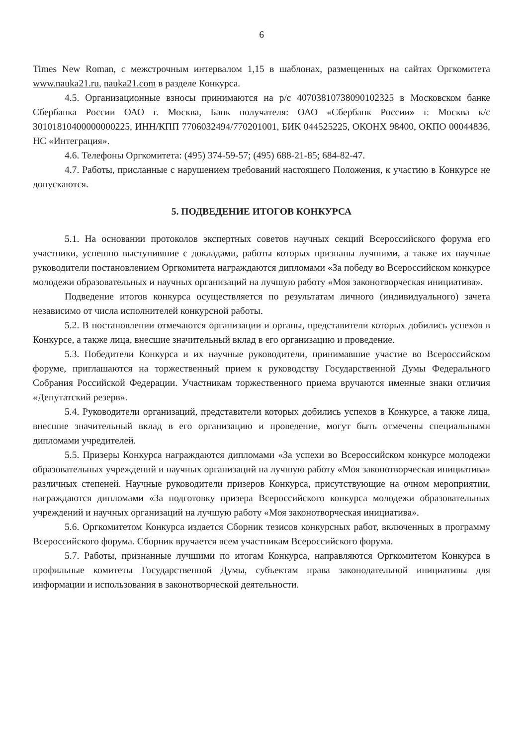6
Times New Roman, с межстрочным интервалом 1,15 в шаблонах, размещенных на сайтах Оргкомитета www.nauka21.ru, nauka21.com в разделе Конкурса.
4.5. Организационные взносы принимаются на р/с 40703810738090102325 в Московском банке Сбербанка России ОАО г. Москва, Банк получателя: ОАО «Сбербанк России» г. Москва к/с 30101810400000000225, ИНН/КПП 7706032494/770201001, БИК 044525225, ОКОНХ 98400, ОКПО 00044836, НС «Интеграция».
4.6. Телефоны Оргкомитета: (495) 374-59-57; (495) 688-21-85; 684-82-47.
4.7. Работы, присланные с нарушением требований настоящего Положения, к участию в Конкурсе не допускаются.
5. ПОДВЕДЕНИЕ ИТОГОВ КОНКУРСА
5.1. На основании протоколов экспертных советов научных секций Всероссийского форума его участники, успешно выступившие с докладами, работы которых признаны лучшими, а также их научные руководители постановлением Оргкомитета награждаются дипломами «За победу во Всероссийском конкурсе молодежи образовательных и научных организаций на лучшую работу «Моя законотворческая инициатива».
Подведение итогов конкурса осуществляется по результатам личного (индивидуального) зачета независимо от числа исполнителей конкурсной работы.
5.2. В постановлении отмечаются организации и органы, представители которых добились успехов в Конкурсе, а также лица, внесшие значительный вклад в его организацию и проведение.
5.3. Победители Конкурса и их научные руководители, принимавшие участие во Всероссийском форуме, приглашаются на торжественный прием к руководству Государственной Думы Федерального Собрания Российской Федерации. Участникам торжественного приема вручаются именные знаки отличия «Депутатский резерв».
5.4. Руководители организаций, представители которых добились успехов в Конкурсе, а также лица, внесшие значительный вклад в его организацию и проведение, могут быть отмечены специальными дипломами учредителей.
5.5. Призеры Конкурса награждаются дипломами «За успехи во Всероссийском конкурсе молодежи образовательных учреждений и научных организаций на лучшую работу «Моя законотворческая инициатива» различных степеней. Научные руководители призеров Конкурса, присутствующие на очном мероприятии, награждаются дипломами «За подготовку призера Всероссийского конкурса молодежи образовательных учреждений и научных организаций на лучшую работу «Моя законотворческая инициатива».
5.6. Оргкомитетом Конкурса издается Сборник тезисов конкурсных работ, включенных в программу Всероссийского форума. Сборник вручается всем участникам Всероссийского форума.
5.7. Работы, признанные лучшими по итогам Конкурса, направляются Оргкомитетом Конкурса в профильные комитеты Государственной Думы, субъектам права законодательной инициативы для информации и использования в законотворческой деятельности.